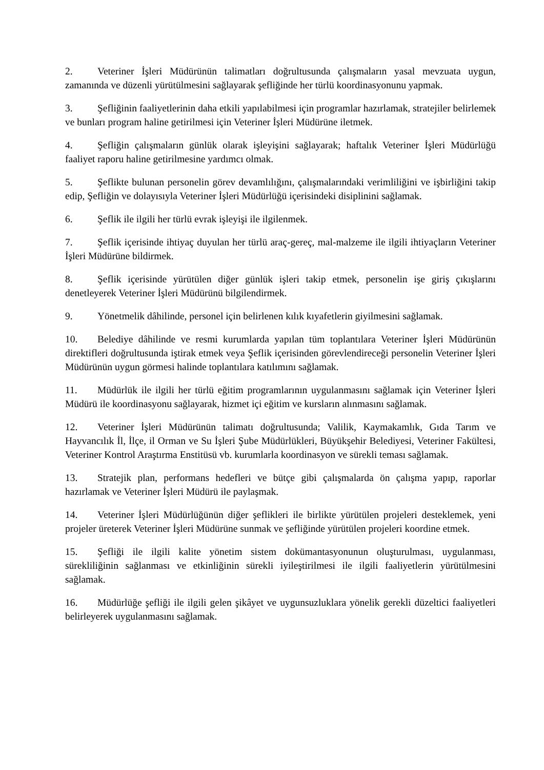2. Veteriner İşleri Müdürünün talimatları doğrultusunda çalışmaların yasal mevzuata uygun, zamanında ve düzenli yürütülmesini sağlayarak şefliğinde her türlü koordinasyonunu yapmak.
3. Şefliğinin faaliyetlerinin daha etkili yapılabilmesi için programlar hazırlamak, stratejiler belirlemek ve bunları program haline getirilmesi için Veteriner İşleri Müdürüne iletmek.
4. Şefliğin çalışmaların günlük olarak işleyişini sağlayarak; haftalık Veteriner İşleri Müdürlüğü faaliyet raporu haline getirilmesine yardımcı olmak.
5. Şeflikte bulunan personelin görev devamlılığını, çalışmalarındaki verimliliğini ve işbirliğini takip edip, Şefliğin ve dolayısıyla Veteriner İşleri Müdürlüğü içerisindeki disiplinini sağlamak.
6. Şeflik ile ilgili her türlü evrak işleyişi ile ilgilenmek.
7. Şeflik içerisinde ihtiyaç duyulan her türlü araç-gereç, mal-malzeme ile ilgili ihtiyaçların Veteriner İşleri Müdürüne bildirmek.
8. Şeflik içerisinde yürütülen diğer günlük işleri takip etmek, personelin işe giriş çıkışlarını denetleyerek Veteriner İşleri Müdürünü bilgilendirmek.
9. Yönetmelik dâhilinde, personel için belirlenen kılık kıyafetlerin giyilmesini sağlamak.
10. Belediye dâhilinde ve resmi kurumlarda yapılan tüm toplantılara Veteriner İşleri Müdürünün direktifleri doğrultusunda iştirak etmek veya Şeflik içerisinden görevlendireceği personelin Veteriner İşleri Müdürünün uygun görmesi halinde toplantılara katılımını sağlamak.
11. Müdürlük ile ilgili her türlü eğitim programlarının uygulanmasını sağlamak için Veteriner İşleri Müdürü ile koordinasyonu sağlayarak, hizmet içi eğitim ve kursların alınmasını sağlamak.
12. Veteriner İşleri Müdürünün talimatı doğrultusunda; Valilik, Kaymakamlık, Gıda Tarım ve Hayvancılık İl, İlçe, il Orman ve Su İşleri Şube Müdürlükleri, Büyükşehir Belediyesi, Veteriner Fakültesi, Veteriner Kontrol Araştırma Enstitüsü vb. kurumlarla koordinasyon ve sürekli teması sağlamak.
13. Stratejik plan, performans hedefleri ve bütçe gibi çalışmalarda ön çalışma yapıp, raporlar hazırlamak ve Veteriner İşleri Müdürü ile paylaşmak.
14. Veteriner İşleri Müdürlüğünün diğer şeflikleri ile birlikte yürütülen projeleri desteklemek, yeni projeler üreterek Veteriner İşleri Müdürüne sunmak ve şefliğinde yürütülen projeleri koordine etmek.
15. Şefliği ile ilgili kalite yönetim sistem dokümantasyonunun oluşturulması, uygulanması, sürekliliğinin sağlanması ve etkinliğinin sürekli iyileştirilmesi ile ilgili faaliyetlerin yürütülmesini sağlamak.
16. Müdürlüğe şefliği ile ilgili gelen şikâyet ve uygunsuzluklara yönelik gerekli düzeltici faaliyetleri belirleyerek uygulanmasını sağlamak.